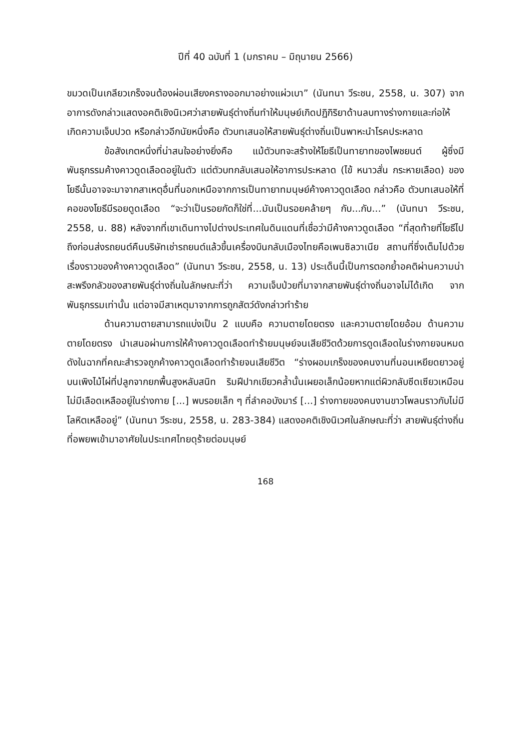ปีที่ 40 ฉบับที่ 1 (มกราคม – มิถุนายน 2566)
ขมวดเป็นเกลียวเกร็งจนต้องผ่อนเสียงครางออกมาอย่างแผ่วเบา” (นันทนา วีระชน, 2558, น. 307) จากอาการดังกล่าวแสดงอคติเชิงนิเวศว่าสายพันธุ์ต่างถิ่นทำให้มนุษย์เกิดปฏิกิริยาด้านลบทางร่างกายและก่อให้เกิดความเจ็บปวด หรือกล่าวอีกนัยหนึ่งคือ ตัวบทเสนอให้สายพันธุ์ต่างถิ่นเป็นพาหะนำโรคประหลาด
ข้อสังเกตหนึ่งที่น่าสนใจอย่างยิ่งคือ แม้ตัวบทจะสร้างให้โยธีเป็นทายาทของไพชยนต์ ผู้ซึ่งมีพันธุกรรมค้างคาวดูดเลือดอยู่ในตัว แต่ตัวบทกลับเสนอให้อาการประหลาด (ไข้ หนาวสั่น กระหายเลือด) ของโยธีนั้นอาจจะมาจากสาเหตุอื่นที่นอกเหนือจากการเป็นทายาทมนุษย์ค้างคาวดูดเลือด กล่าวคือ ตัวบทเสนอให้ที่คอของโยธีมีรอยดูดเลือด “จะว่าเป็นรอยกัดก็ใช่ที่...มันเป็นรอยคล้ายๆ กับ...กับ...” (นันทนา วีระชน, 2558, น. 88) หลังจากที่เขาเดินทางไปต่างประเทศในดินแดนที่เชื่อว่ามีค้างคาวดูดเลือด “ที่สุดท้ายที่โยธีไปถึงก่อนส่งรถยนต์คืนบริษัทเช่ารถยนต์แล้วขึ้นเครื่องบินกลับเมืองไทยคือเพนซิลวาเนีย สถานที่ซึ่งเต็มไปด้วยเรื่องราวของค้างคาวดูดเลือด” (นันทนา วีระชน, 2558, น. 13) ประเด็นนี้เป็นการตอกย้ำอคติผ่านความน่าสะพรึงกลัวของสายพันธุ์ต่างถิ่นในลักษณะที่ว่า ความเจ็บป่วยที่มาจากสายพันธุ์ต่างถิ่นอาจไม่ได้เกิด จากพันธุกรรมเท่านั้น แต่อาจมีสาเหตุมาจากการถูกสัตว์ดังกล่าวทำร้าย
ด้านความตายสามารถแบ่งเป็น 2 แบบคือ ความตายโดยตรง และความตายโดยอ้อม ด้านความตายโดยตรง นำเสนอผ่านการให้ค้างคาวดูดเลือดทำร้ายมนุษย์จนเสียชีวิตด้วยการดูดเลือดในร่างกายจนหมด ดังในฉากที่คณะสำรวจถูกค้างคาวดูดเลือดทำร้ายจนเสียชีวิต “ร่างผอมเกร็งของคนงานที่นอนเหยียดยาวอยู่บนเพิงไม้ไผ่ที่ปลูกจากยกพื้นสูงหลับสนิท ริมฝีปากเขียวคล้ำนั้นเผยอเล็กน้อยหากแต่ผิวกลับซีดเซียวเหมือนไม่มีเลือดเหลืออยู่ในร่างกาย [...] พบรอยเล็ก ๆ ที่ลำคอบังมาร์ [...] ร่างกายของคนงานขาวโพลนราวกับไม่มีโลหิตเหลืออยู่” (นันทนา วีระชน, 2558, น. 283-384) แสดงอคติเชิงนิเวศในลักษณะที่ว่า สายพันธุ์ต่างถิ่นที่อพยพเข้ามาอาศัยในประเทศไทยดุร้ายต่อมนุษย์
168